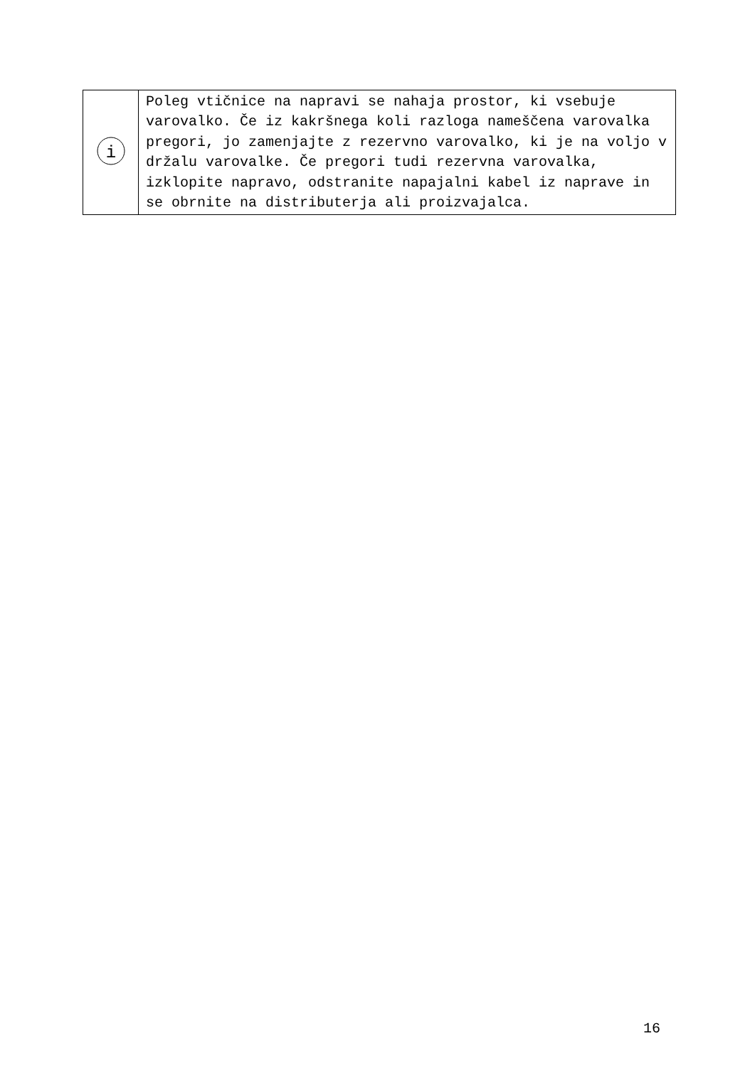| i | Poleg vtičnice na napravi se nahaja prostor, ki vsebuje varovalko. Če iz kakršnega koli razloga nameščena varovalka pregori, jo zamenjajte z rezervno varovalko, ki je na voljo v držalu varovalke. Če pregori tudi rezervna varovalka, izklopite napravo, odstranite napajalni kabel iz naprave in se obrnite na distributerja ali proizvajalca. |
16